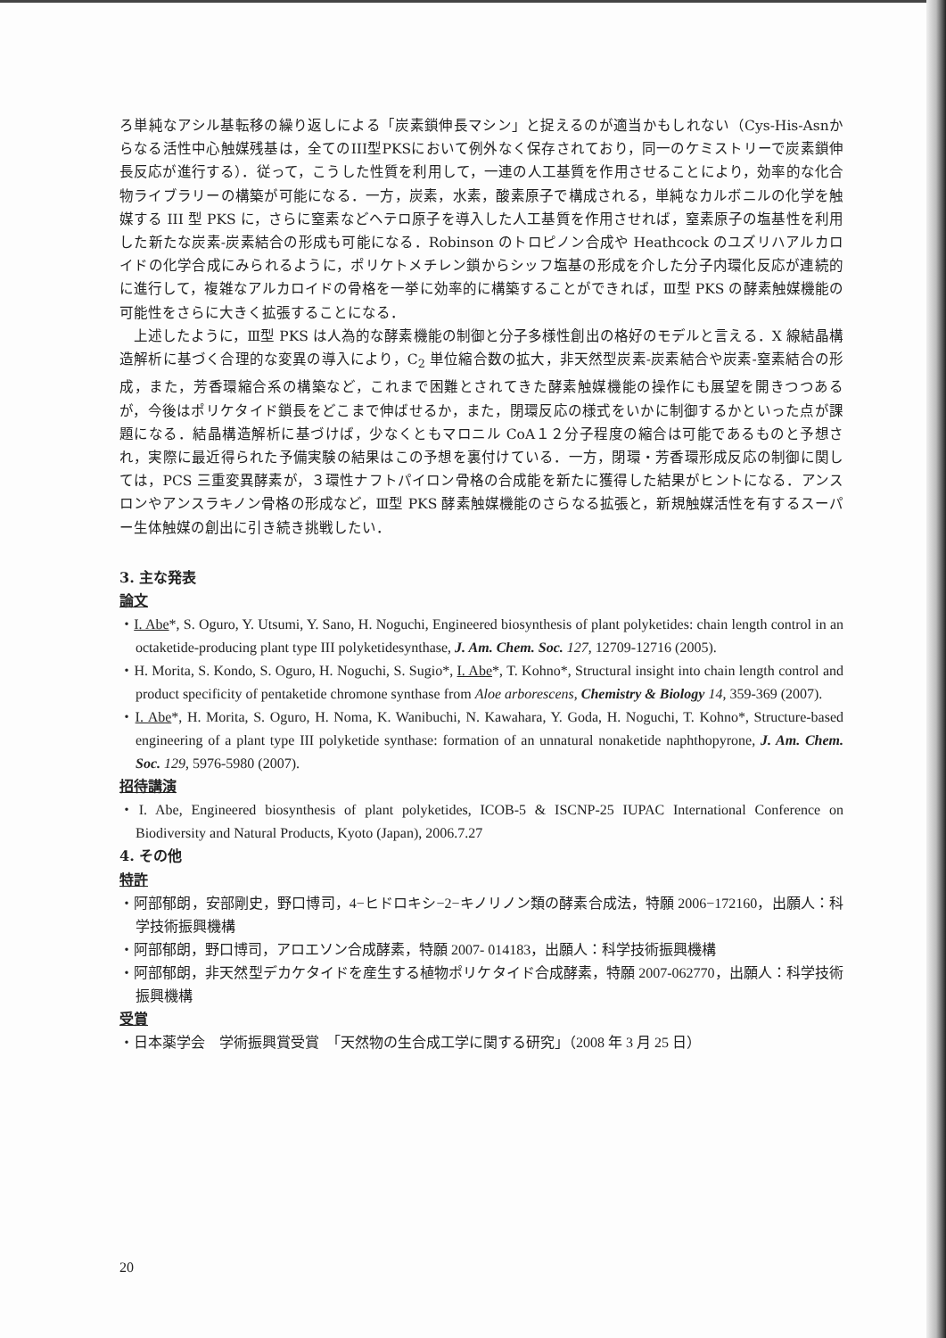ろ単純なアシル基転移の繰り返しによる「炭素鎖伸長マシン」と捉えるのが適当かもしれない（Cys-His-Asnからなる活性中心触媒残基は，全てのIII型PKSにおいて例外なく保存されており，同一のケミストリーで炭素鎖伸長反応が進行する）．従って，こうした性質を利用して，一連の人工基質を作用させることにより，効率的な化合物ライブラリーの構築が可能になる．一方，炭素，水素，酸素原子で構成される，単純なカルボニルの化学を触媒する III 型 PKS に，さらに窒素などヘテロ原子を導入した人工基質を作用させれば，窒素原子の塩基性を利用した新たな炭素-炭素結合の形成も可能になる．Robinson のトロピノン合成や Heathcock のユズリハアルカロイドの化学合成にみられるように，ポリケトメチレン鎖からシッフ塩基の形成を介した分子内環化反応が連続的に進行して，複雑なアルカロイドの骨格を一挙に効率的に構築することができれば，Ⅲ型 PKS の酵素触媒機能の可能性をさらに大きく拡張することになる．
上述したように，Ⅲ型 PKS は人為的な酵素機能の制御と分子多様性創出の格好のモデルと言える．X 線結晶構造解析に基づく合理的な変異の導入により，C<sub>2</sub> 単位縮合数の拡大，非天然型炭素-炭素結合や炭素-窒素結合の形成，また，芳香環縮合系の構築など，これまで困難とされてきた酵素触媒機能の操作にも展望を開きつつあるが，今後はポリケタイド鎖長をどこまで伸ばせるか，また，閉環反応の様式をいかに制御するかといった点が課題になる．結晶構造解析に基づけば，少なくともマロニル CoA１２分子程度の縮合は可能であるものと予想され，実際に最近得られた予備実験の結果はこの予想を裏付けている．一方，閉環・芳香環形成反応の制御に関しては，PCS 三重変異酵素が，３環性ナフトパイロン骨格の合成能を新たに獲得した結果がヒントになる．アンスロンやアンスラキノン骨格の形成など，Ⅲ型 PKS 酵素触媒機能のさらなる拡張と，新規触媒活性を有するスーパー生体触媒の創出に引き続き挑戦したい．
3. 主な発表
論文
・I. Abe*, S. Oguro, Y. Utsumi, Y. Sano, H. Noguchi, Engineered biosynthesis of plant polyketides: chain length control in an octaketide-producing plant type III polyketidesynthase, J. Am. Chem. Soc. 127, 12709-12716 (2005).
・H. Morita, S. Kondo, S. Oguro, H. Noguchi, S. Sugio*, I. Abe*, T. Kohno*, Structural insight into chain length control and product specificity of pentaketide chromone synthase from Aloe arborescens, Chemistry & Biology 14, 359-369 (2007).
・I. Abe*, H. Morita, S. Oguro, H. Noma, K. Wanibuchi, N. Kawahara, Y. Goda, H. Noguchi, T. Kohno*, Structure-based engineering of a plant type III polyketide synthase: formation of an unnatural nonaketide naphthopyrone, J. Am. Chem. Soc. 129, 5976-5980 (2007).
招待講演
・I. Abe, Engineered biosynthesis of plant polyketides, ICOB-5 & ISCNP-25 IUPAC International Conference on Biodiversity and Natural Products, Kyoto (Japan), 2006.7.27
4. その他
特許
・阿部郁朗，安部剛史，野口博司，4−ヒドロキシ−2−キノリノン類の酵素合成法，特願 2006−172160，出願人：科学技術振興機構
・阿部郁朗，野口博司，アロエソン合成酵素，特願 2007- 014183，出願人：科学技術振興機構
・阿部郁朗，非天然型デカケタイドを産生する植物ポリケタイド合成酵素，特願 2007-062770，出願人：科学技術振興機構
受賞
・日本薬学会　学術振興賞受賞　「天然物の生合成工学に関する研究」（2008 年 3 月 25 日）
20